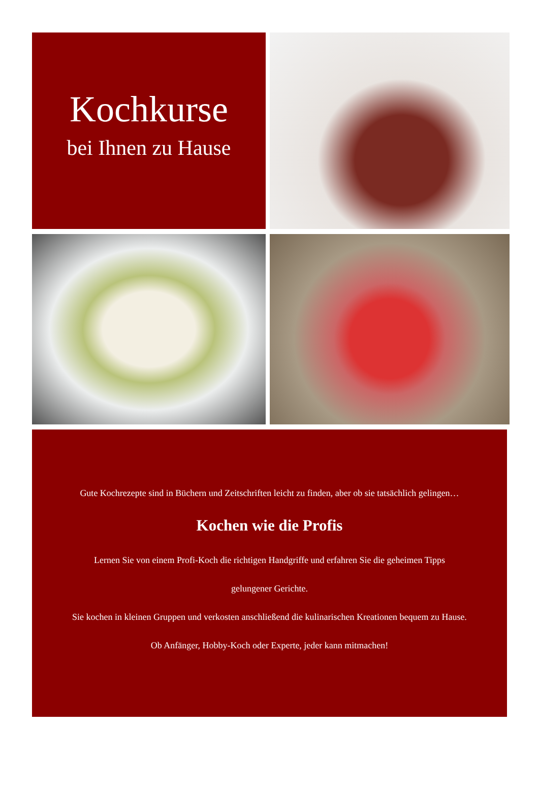Kochkurse
bei Ihnen zu Hause
Gute Kochrezepte sind in Büchern und Zeitschriften leicht zu finden, aber ob sie tatsächlich gelingen…
Kochen wie die Profis
Lernen Sie von einem Profi-Koch die richtigen Handgriffe und erfahren Sie die geheimen Tipps
gelungener Gerichte.
Sie kochen in kleinen Gruppen und verkosten anschließend die kulinarischen Kreationen bequem zu Hause.
Ob Anfänger, Hobby-Koch oder Experte, jeder kann mitmachen!